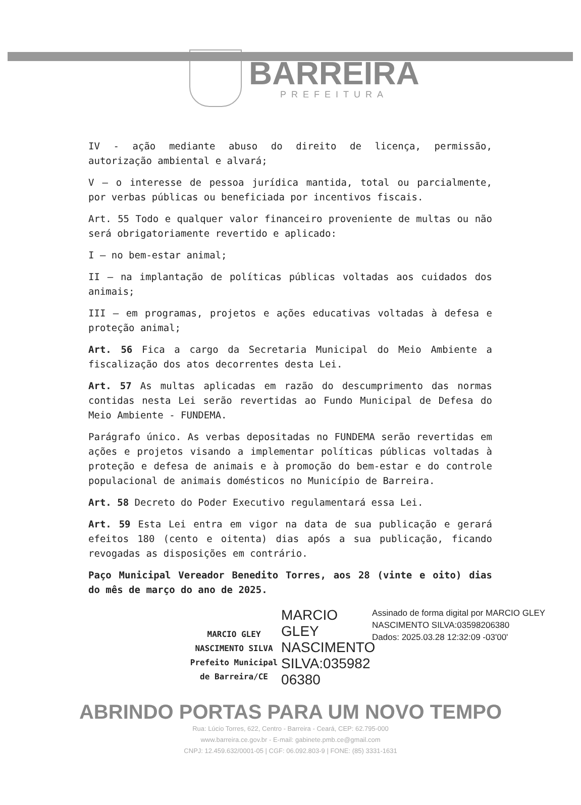BARREIRA
PREFEITURA
IV - ação mediante abuso do direito de licença, permissão, autorização ambiental e alvará;
V – o interesse de pessoa jurídica mantida, total ou parcialmente, por verbas públicas ou beneficiada por incentivos fiscais.
Art. 55 Todo e qualquer valor financeiro proveniente de multas ou não será obrigatoriamente revertido e aplicado:
I – no bem-estar animal;
II – na implantação de políticas públicas voltadas aos cuidados dos animais;
III – em programas, projetos e ações educativas voltadas à defesa e proteção animal;
Art. 56 Fica a cargo da Secretaria Municipal do Meio Ambiente a fiscalização dos atos decorrentes desta Lei.
Art. 57 As multas aplicadas em razão do descumprimento das normas contidas nesta Lei serão revertidas ao Fundo Municipal de Defesa do Meio Ambiente - FUNDEMA.
Parágrafo único. As verbas depositadas no FUNDEMA serão revertidas em ações e projetos visando a implementar políticas públicas voltadas à proteção e defesa de animais e à promoção do bem-estar e do controle populacional de animais domésticos no Município de Barreira.
Art. 58 Decreto do Poder Executivo regulamentará essa Lei.
Art. 59 Esta Lei entra em vigor na data de sua publicação e gerará efeitos 180 (cento e oitenta) dias após a sua publicação, ficando revogadas as disposições em contrário.
Paço Municipal Vereador Benedito Torres, aos 28 (vinte e oito) dias do mês de março do ano de 2025.
MARCIO GLEY NASCIMENTO SILVA
Prefeito Municipal de Barreira/CE
MARCIO GLEY NASCIMENTO SILVA:035982 06380
Assinado de forma digital por MARCIO GLEY NASCIMENTO SILVA:03598206380
Dados: 2025.03.28 12:32:09 -03'00'
ABRINDO PORTAS PARA UM NOVO TEMPO
Rua: Lúcio Torres, 622, Centro - Barreira - Ceará, CEP: 62.795-000
www.barreira.ce.gov.br - E-mail: gabinete.pmb.ce@gmail.com
CNPJ: 12.459.632/0001-05 | CGF: 06.092.803-9 | FONE: (85) 3331-1631